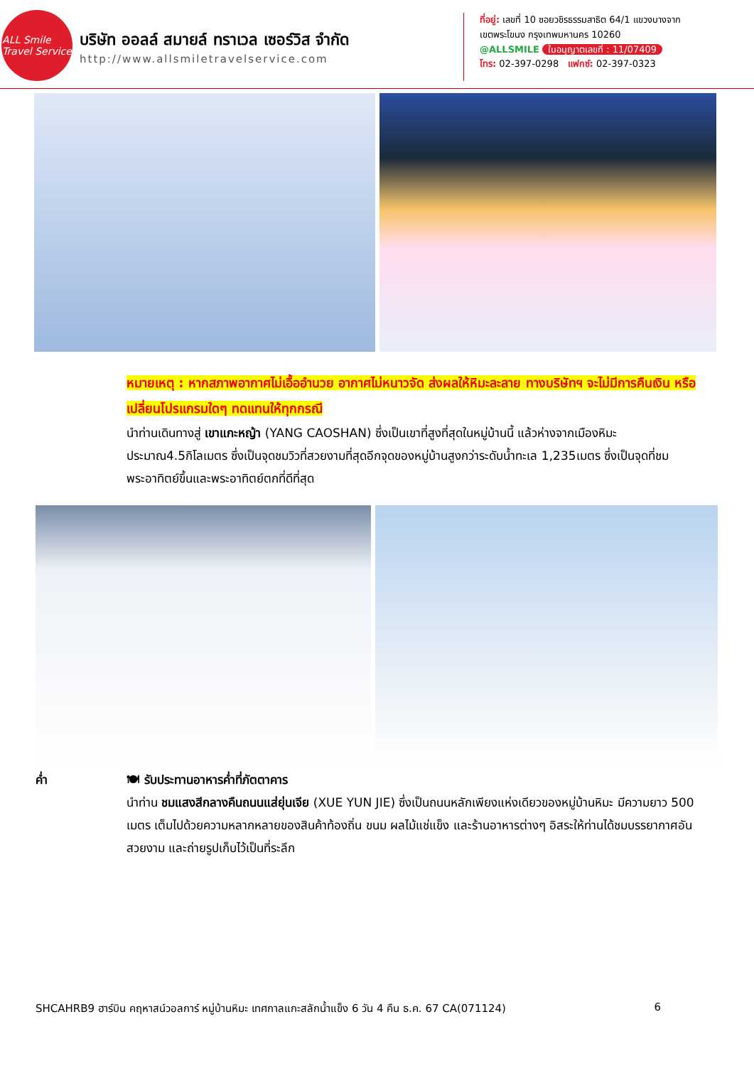ALL Smile
Travel Service
บริษัท ออลล์ สมายล์ ทราเวล เซอร์วิส จำกัด
http://www.allsmiletravelservice.com
ที่อยู่: เลขที่ 10 ซอยวชิรธรรมสาธิต 64/1 แขวงบางจาก
เขตพระโขนง กรุงเทพมหานคร 10260
@ALLSMILE ใบอนุญาตเลขที่ : 11/07409
โทร: 02-397-0298 แฟกซ์: 02-397-0323
หมายเหตุ : หากสภาพอากาศไม่เอื้ออำนวย อากาศไม่หนาวจัด ส่งผลให้หิมะละลาย ทางบริษัทฯ จะไม่มีการคืนเงิน หรือเปลี่ยนโปรแกรมใดๆ ทดแทนให้ทุกกรณี
นำท่านเดินทางสู่ เขาแกะหญ้า (YANG CAOSHAN) ซึ่งเป็นเขาที่สูงที่สุดในหมู่บ้านนี้ แล้วห่างจากเมืองหิมะ ประมาณ4.5กิโลเมตร ซึ่งเป็นจุดชมวิวที่สวยงามที่สุดอีกจุดของหมู่บ้านสูงกว่าระดับน้ำทะเล 1,235เมตร ซึ่งเป็นจุดที่ชมพระอาทิตย์ขึ้นและพระอาทิตย์ตกที่ดีที่สุด
ค่ำ 🍽 รับประทานอาหารค่ำที่ภัตตาคาร
นำท่าน ชมแสงสีกลางคืนถนนแส่ยุ่นเจีย (XUE YUN JIE) ซึ่งเป็นถนนหลักเพียงแห่งเดียวของหมู่บ้านหิมะ มีความยาว 500 เมตร เต็มไปด้วยความหลากหลายของสินค้าท้องถิ่น ขนม ผลไม้แช่แข็ง และร้านอาหารต่างๆ อิสระให้ท่านได้ชมบรรยากาศอันสวยงาม และถ่ายรูปเก็บไว้เป็นที่ระลึก
SHCAHRB9 ฮาร์บิน คฤหาสน์วอลการ์ หมู่บ้านหิมะ เทศกาลแกะสลักน้ำแข็ง 6 วัน 4 คืน ธ.ค. 67 CA(071124) 6